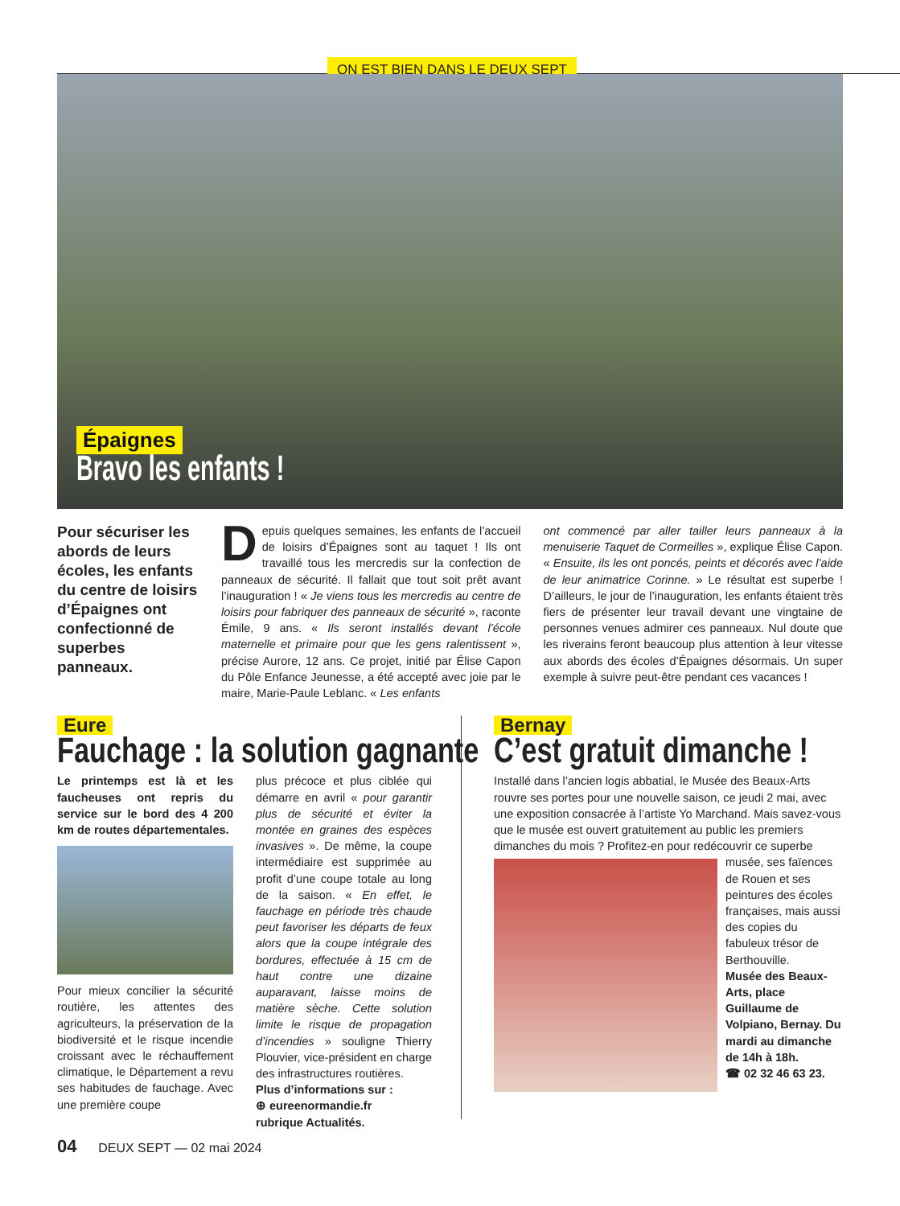ON EST BIEN DANS LE DEUX SEPT
Épaignes
Bravo les enfants !
Pour sécuriser les abords de leurs écoles, les enfants du centre de loisirs d’Épaignes ont confectionné de superbes panneaux.
Depuis quelques semaines, les enfants de l’accueil de loisirs d’Épaignes sont au taquet ! Ils ont travaillé tous les mercredis sur la confection de panneaux de sécurité. Il fallait que tout soit prêt avant l’inauguration ! « Je viens tous les mercredis au centre de loisirs pour fabriquer des panneaux de sécurité », raconte Émile, 9 ans. « Ils seront installés devant l’école maternelle et primaire pour que les gens ralentissent », précise Aurore, 12 ans. Ce projet, initié par Élise Capon du Pôle Enfance Jeunesse, a été accepté avec joie par le maire, Marie-Paule Leblanc. « Les enfants
ont commencé par aller tailler leurs panneaux à la menuiserie Taquet de Cormeilles », explique Élise Capon. « Ensuite, ils les ont poncés, peints et décorés avec l’aide de leur animatrice Corinne. » Le résultat est superbe ! D’ailleurs, le jour de l’inauguration, les enfants étaient très fiers de présenter leur travail devant une vingtaine de personnes venues admirer ces panneaux. Nul doute que les riverains feront beaucoup plus attention à leur vitesse aux abords des écoles d’Épaignes désormais. Un super exemple à suivre peut-être pendant ces vacances !
Eure
Fauchage : la solution gagnante
Le printemps est là et les faucheuses ont repris du service sur le bord des 4 200 km de routes départementales.
Pour mieux concilier la sécurité routière, les attentes des agriculteurs, la préservation de la biodiversité et le risque incendie croissant avec le réchauffement climatique, le Département a revu ses habitudes de fauchage. Avec une première coupe
plus précoce et plus ciblée qui démarre en avril « pour garantir plus de sécurité et éviter la montée en graines des espèces invasives ». De même, la coupe intermédiaire est supprimée au profit d’une coupe totale au long de la saison. « En effet, le fauchage en période très chaude peut favoriser les départs de feux alors que la coupe intégrale des bordures, effectuée à 15 cm de haut contre une dizaine auparavant, laisse moins de matière sèche. Cette solution limite le risque de propagation d’incendies » souligne Thierry Plouvier, vice-président en charge des infrastructures routières.
Plus d’informations sur :
⊕ eureenormandie.fr
rubrique Actualités.
Bernay
C’est gratuit dimanche !
Installé dans l’ancien logis abbatial, le Musée des Beaux-Arts rouvre ses portes pour une nouvelle saison, ce jeudi 2 mai, avec une exposition consacrée à l’artiste Yo Marchand. Mais savez-vous que le musée est ouvert gratuitement au public les premiers dimanches du mois ? Profitez-en pour redécouvrir
ce superbe musée, ses faïences de Rouen et ses peintures des écoles françaises, mais aussi des copies du fabuleux trésor de Berthouville.
Musée des Beaux-Arts, place Guillaume de Volpiano, Bernay. Du mardi au dimanche de 14h à 18h.
☎ 02 32 46 63 23.
04 DEUX SEPT — 02 mai 2024